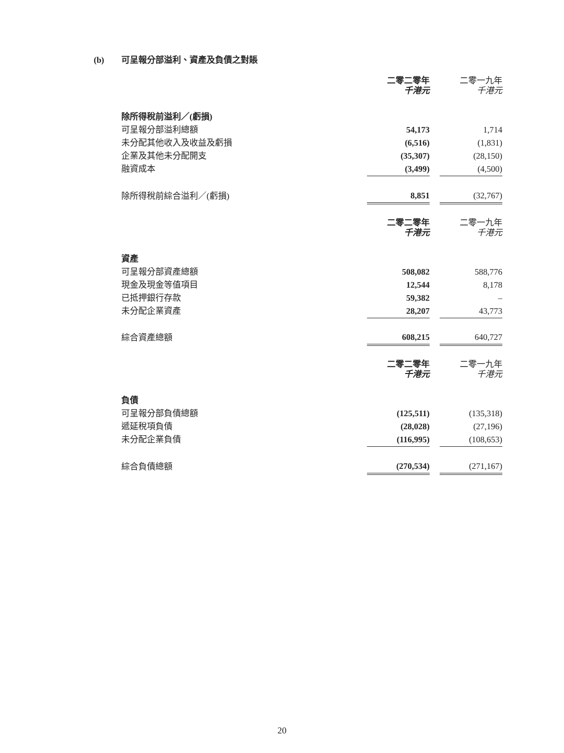(b) 可呈報分部溢利、資產及負債之對賬
| | 二零二零年 千港元 | | 二零一九年 千港元 |
| --- | --- | --- | --- |
| 除所得稅前溢利／(虧損) | | | |
| 可呈報分部溢利總額 | 54,173 | | 1,714 |
| 未分配其他收入及收益及虧損 | (6,516) | | (1,831) |
| 企業及其他未分配開支 | (35,307) | | (28,150) |
| 融資成本 | (3,499) | | (4,500) |
| 除所得稅前綜合溢利／(虧損) | 8,851 | | (32,767) |
| | 二零二零年 千港元 | | 二零一九年 千港元 |
| 資產 | | | |
| 可呈報分部資產總額 | 508,082 | | 588,776 |
| 現金及現金等值項目 | 12,544 | | 8,178 |
| 已抵押銀行存款 | 59,382 | | – |
| 未分配企業資產 | 28,207 | | 43,773 |
| 綜合資產總額 | 608,215 | | 640,727 |
| | 二零二零年 千港元 | | 二零一九年 千港元 |
| 負債 | | | |
| 可呈報分部負債總額 | (125,511) | | (135,318) |
| 遞延稅項負債 | (28,028) | | (27,196) |
| 未分配企業負債 | (116,995) | | (108,653) |
| 綜合負債總額 | (270,534) | | (271,167) |
20